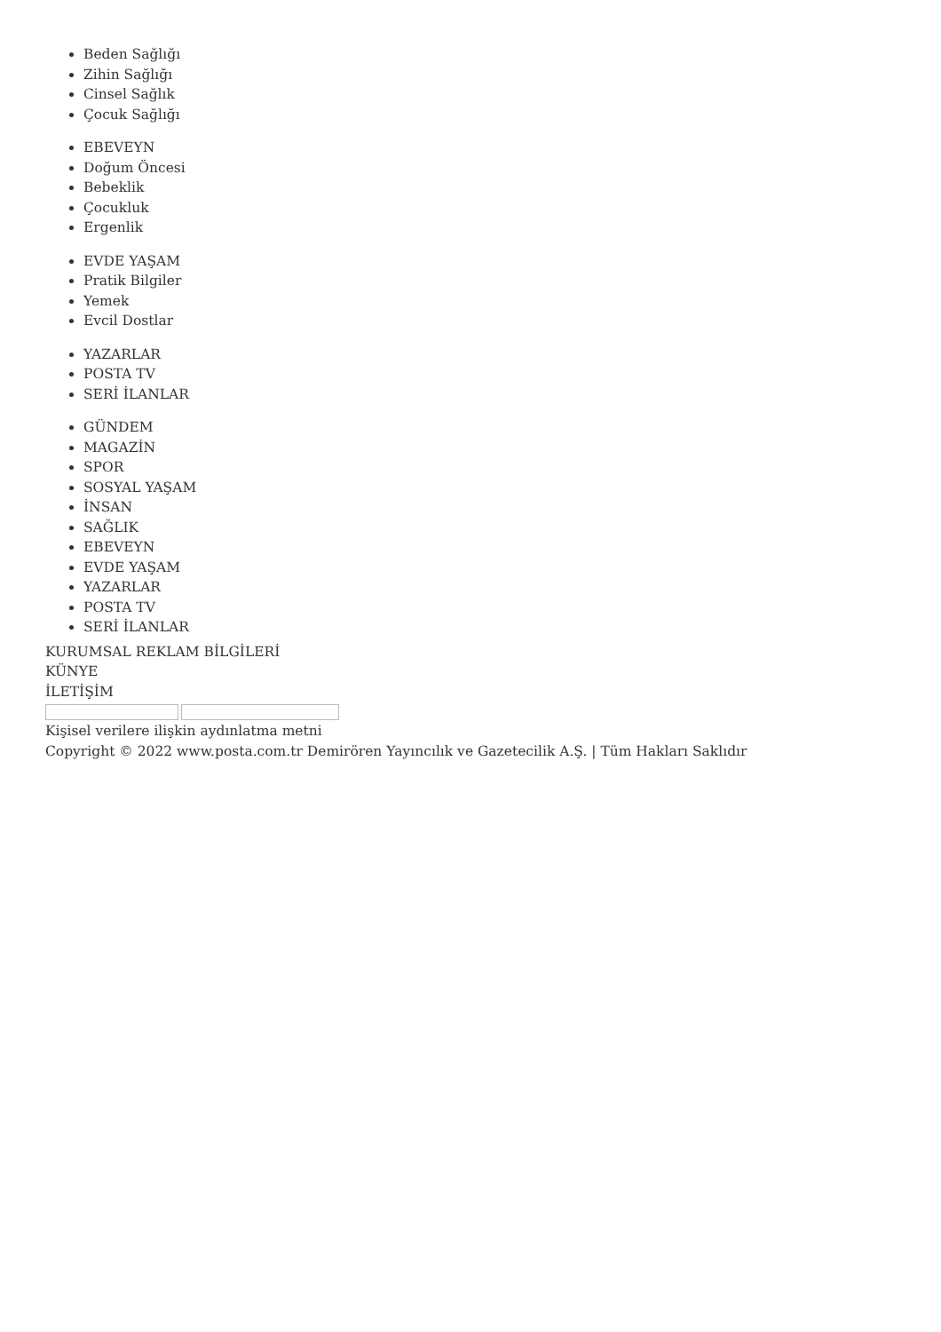Beden Sağlığı
Zihin Sağlığı
Cinsel Sağlık
Çocuk Sağlığı
EBEVEYN
Doğum Öncesi
Bebeklik
Çocukluk
Ergenlik
EVDE YAŞAM
Pratik Bilgiler
Yemek
Evcil Dostlar
YAZARLAR
POSTA TV
SERİ İLANLAR
GÜNDEM
MAGAZİN
SPOR
SOSYAL YAŞAM
İNSAN
SAĞLIK
EBEVEYN
EVDE YAŞAM
YAZARLAR
POSTA TV
SERİ İLANLAR
KURUMSAL REKLAM BİLGİLERİ
KÜNYE
İLETİŞİM
Kişisel verilere ilişkin aydınlatma metni
Copyright © 2022 www.posta.com.tr Demirören Yayıncılık ve Gazetecilik A.Ş. | Tüm Hakları Saklıdır